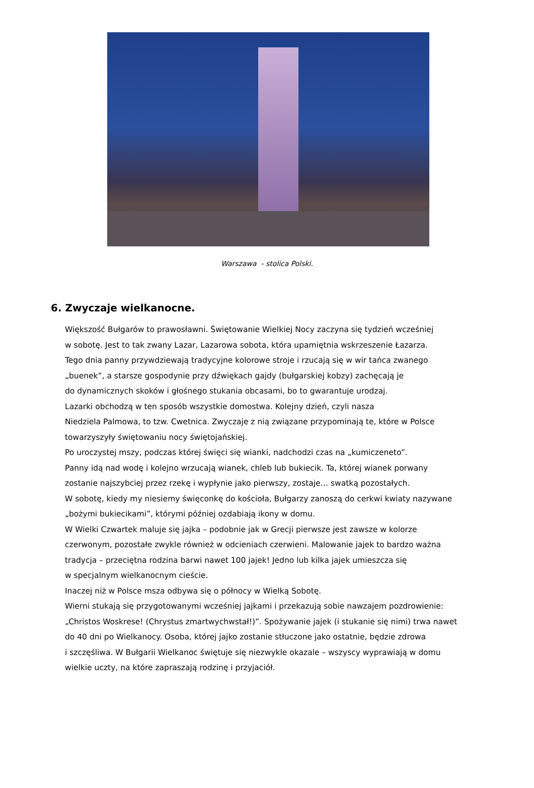Warszawa - stolica Polski.
6. Zwyczaje wielkanocne.
Większość Bułgarów to prawosławni. Świętowanie Wielkiej Nocy zaczyna się tydzień wcześniej
w sobotę. Jest to tak zwany Lazar, Lazarowa sobota, która upamiętnia wskrzeszenie Łazarza.
Tego dnia panny przywdziewają tradycyjne kolorowe stroje i rzucają się w wir tańca zwanego
„buenek”, a starsze gospodynie przy dźwiękach gajdy (bułgarskiej kobzy) zachęcają je
do dynamicznych skoków i głośnego stukania obcasami, bo to gwarantuje urodzaj.
Lazarki obchodzą w ten sposób wszystkie domostwa. Kolejny dzień, czyli nasza
Niedziela Palmowa, to tzw. Cwetnica. Zwyczaje z nią związane przypominają te, które w Polsce
towarzyszyły świętowaniu nocy świętojańskiej.
Po uroczystej mszy, podczas której święci się wianki, nadchodzi czas na „kumiczeneto”.
Panny idą nad wodę i kolejno wrzucają wianek, chleb lub bukiecik. Ta, której wianek porwany
zostanie najszybciej przez rzekę i wypłynie jako pierwszy, zostaje… swatką pozostałych.
W sobotę, kiedy my niesiemy święconkę do kościoła, Bułgarzy zanoszą do cerkwi kwiaty nazywane
„bożymi bukiecikami”, którymi później ozdabiają ikony w domu.
W Wielki Czwartek maluje się jajka – podobnie jak w Grecji pierwsze jest zawsze w kolorze
czerwonym, pozostałe zwykle również w odcieniach czerwieni. Malowanie jajek to bardzo ważna
tradycja – przeciętna rodzina barwi nawet 100 jajek! Jedno lub kilka jajek umieszcza się
w specjalnym wielkanocnym cieście.
Inaczej niż w Polsce msza odbywa się o północy w Wielką Sobotę.
Wierni stukają się przygotowanymi wcześniej jajkami i przekazują sobie nawzajem pozdrowienie:
„Christos Woskrese! (Chrystus zmartwychwstał!)”. Spożywanie jajek (i stukanie się nimi) trwa nawet
do 40 dni po Wielkanocy. Osoba, której jajko zostanie stłuczone jako ostatnie, będzie zdrowa
i szczęśliwa. W Bułgarii Wielkanoc świętuje się niezwykle okazale – wszyscy wyprawiają w domu
wielkie uczty, na które zapraszają rodzinę i przyjaciół.